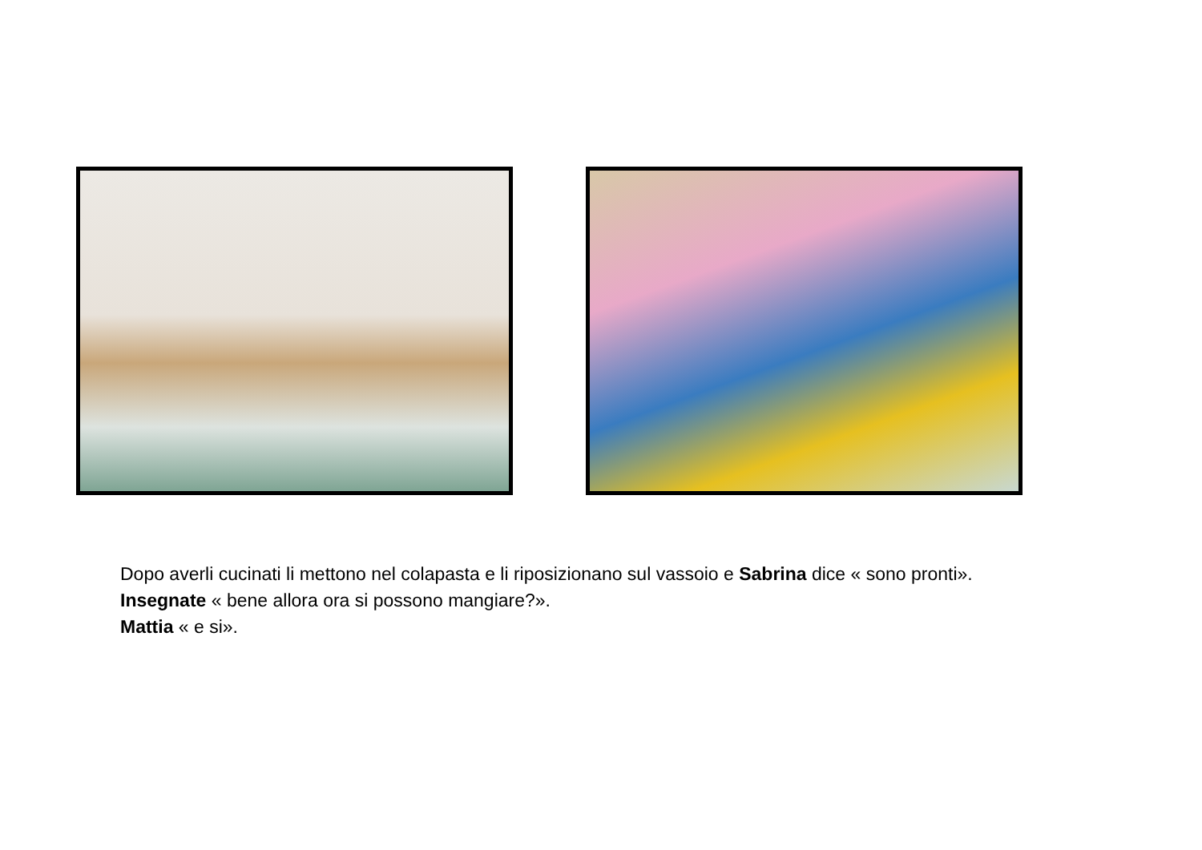Dopo averli cucinati li mettono nel colapasta e li riposizionano sul vassoio e Sabrina dice « sono pronti».
Insegnate « bene allora ora si possono mangiare?».
Mattia « e si».